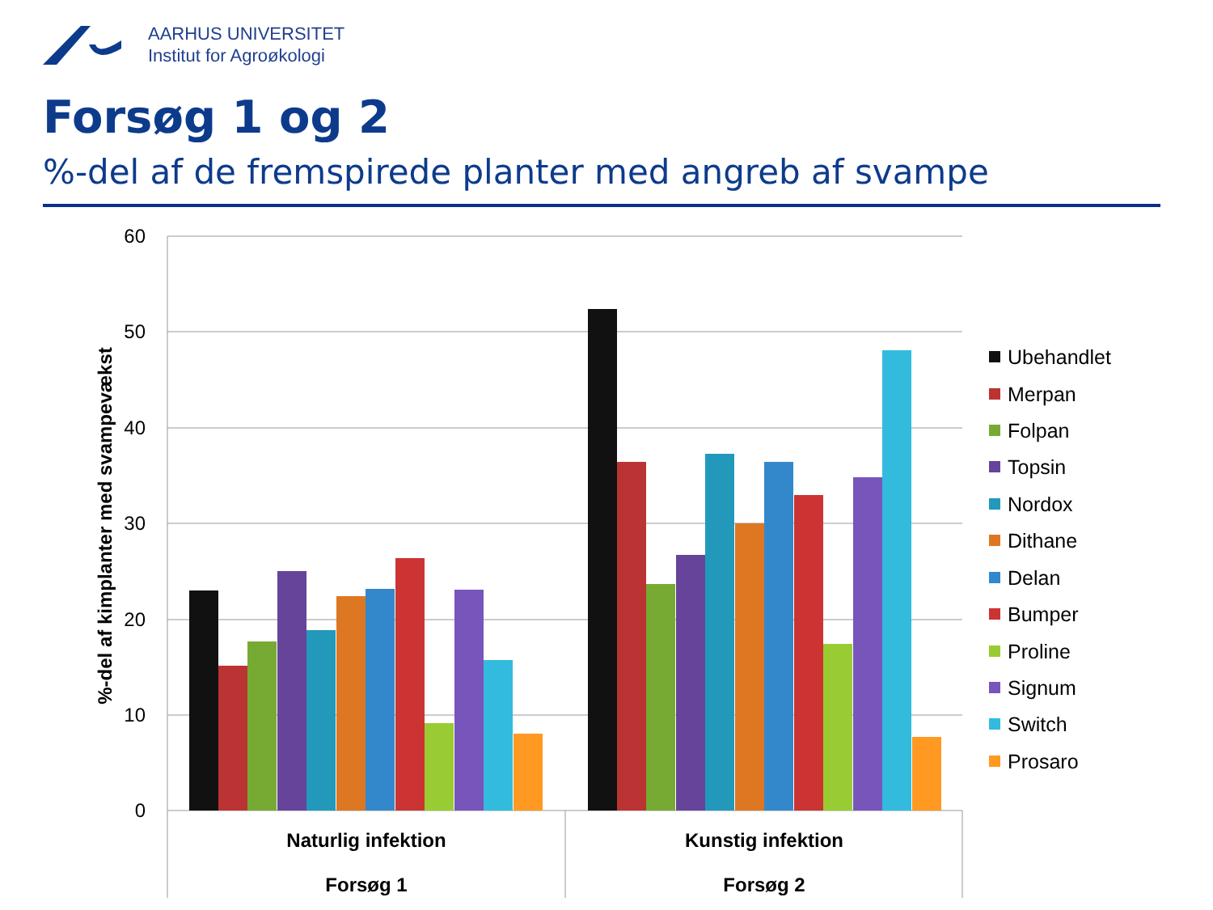AARHUS UNIVERSITET
Institut for Agroøkologi
Forsøg 1 og 2
%-del af de fremspirede planter med angreb af svampe
60
50
40
30
20
10
0
%-del af kimplanter med svampevækst
Naturlig infektion
Forsøg 1
Kunstig infektion
Forsøg 2
Ubehandlet
Merpan
Folpan
Topsin
Nordox
Dithane
Delan
Bumper
Proline
Signum
Switch
Prosaro